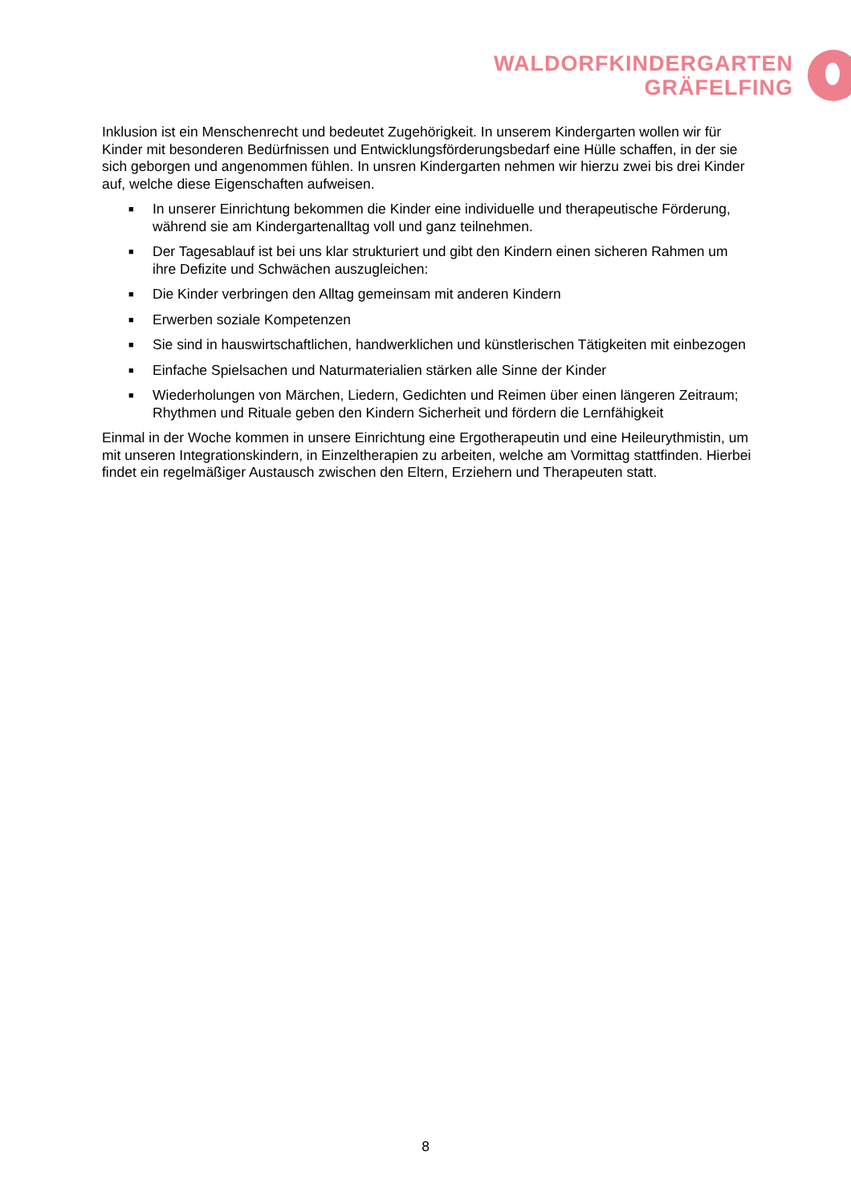WALDORFKINDERGARTEN
GRÄFELFING
Inklusion ist ein Menschenrecht und bedeutet Zugehörigkeit. In unserem Kindergarten wollen wir für Kinder mit besonderen Bedürfnissen und Entwicklungsförderungsbedarf eine Hülle schaffen, in der sie sich geborgen und angenommen fühlen. In unsren Kindergarten nehmen wir hierzu zwei bis drei Kinder auf, welche diese Eigenschaften aufweisen.
■ In unserer Einrichtung bekommen die Kinder eine individuelle und therapeutische Förderung, während sie am Kindergartenalltag voll und ganz teilnehmen.
■ Der Tagesablauf ist bei uns klar strukturiert und gibt den Kindern einen sicheren Rahmen um ihre Defizite und Schwächen auszugleichen:
■ Die Kinder verbringen den Alltag gemeinsam mit anderen Kindern
■ Erwerben soziale Kompetenzen
■ Sie sind in hauswirtschaftlichen, handwerklichen und künstlerischen Tätigkeiten mit einbezogen
■ Einfache Spielsachen und Naturmaterialien stärken alle Sinne der Kinder
■ Wiederholungen von Märchen, Liedern, Gedichten und Reimen über einen längeren Zeitraum; Rhythmen und Rituale geben den Kindern Sicherheit und fördern die Lernfähigkeit
Einmal in der Woche kommen in unsere Einrichtung eine Ergotherapeutin und eine Heileurythmistin, um mit unseren Integrationskindern, in Einzeltherapien zu arbeiten, welche am Vormittag stattfinden. Hierbei findet ein regelmäßiger Austausch zwischen den Eltern, Erziehern und Therapeuten statt.
8